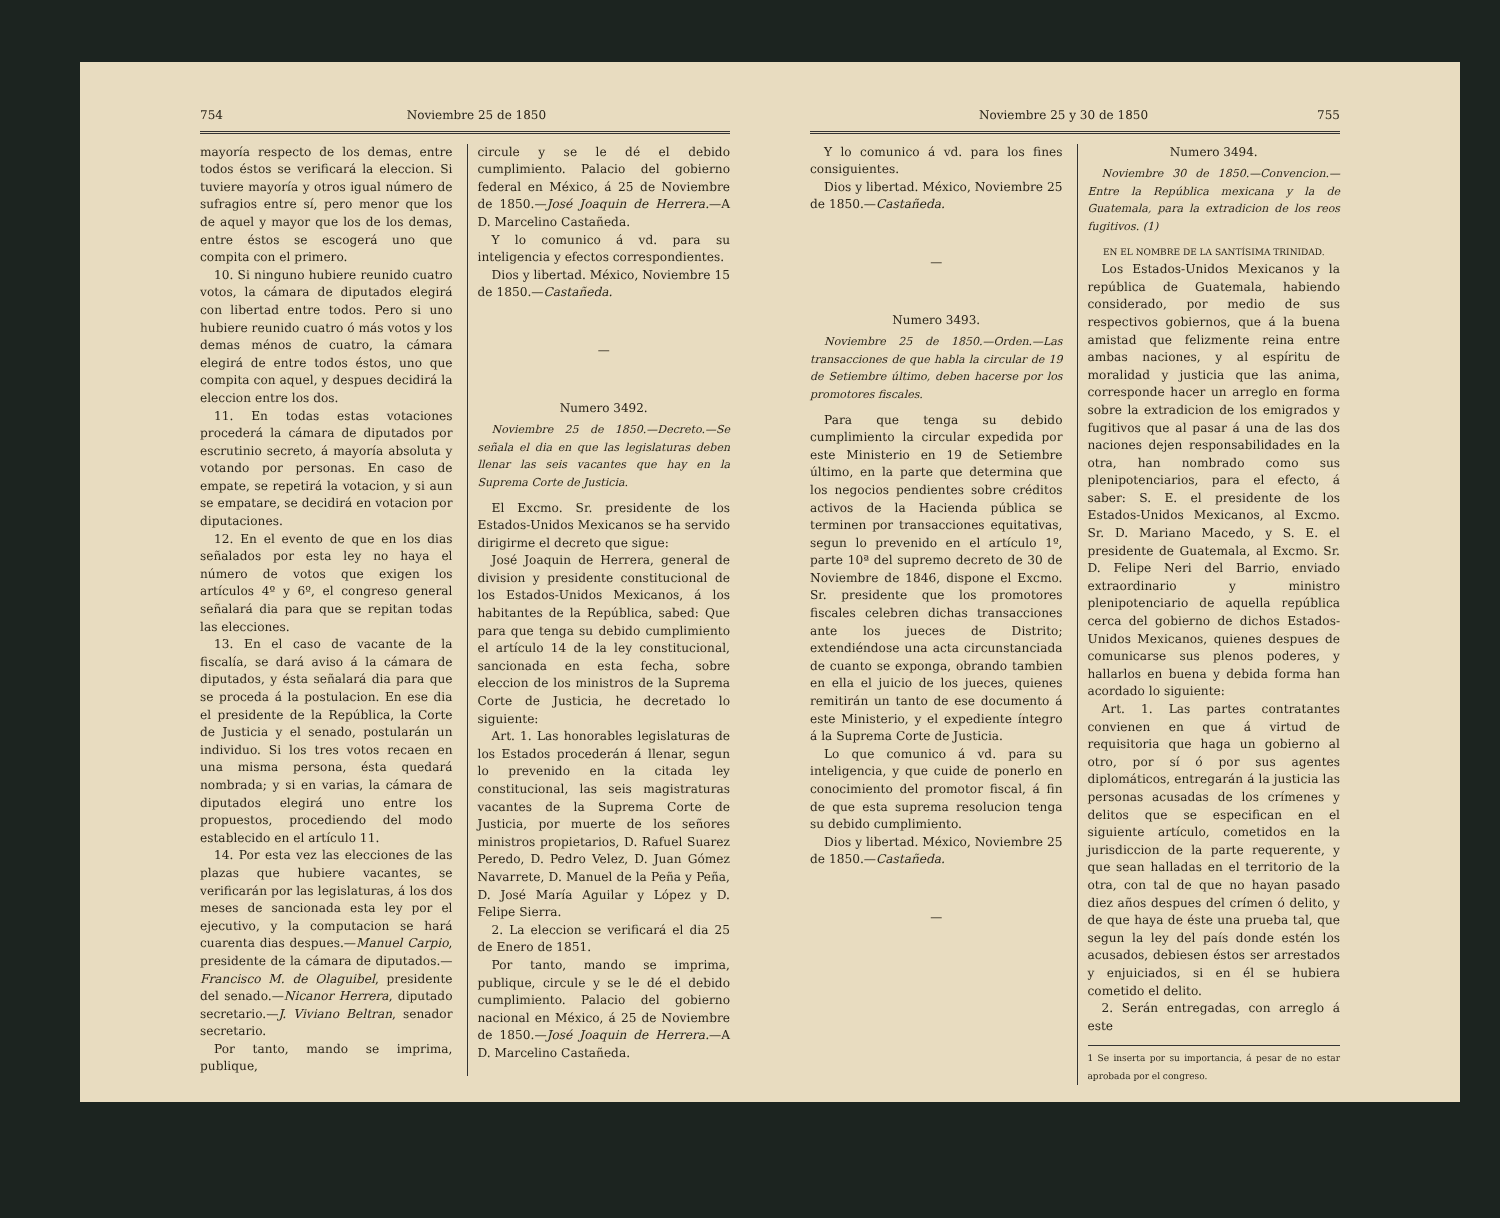754 Noviembre 25 de 1850
mayoría respecto de los demas, entre todos éstos se verificará la eleccion. Si tuviere mayoría y otros igual número de sufragios entre sí, pero menor que los de aquel y mayor que los de los demas, entre éstos se escogerá uno que compita con el primero.
10. Si ninguno hubiere reunido cuatro votos, la cámara de diputados elegirá con libertad entre todos. Pero si uno hubiere reunido cuatro ó más votos y los demas ménos de cuatro, la cámara elegirá de entre todos éstos, uno que compita con aquel, y despues decidirá la eleccion entre los dos.
11. En todas estas votaciones procederá la cámara de diputados por escrutinio secreto, á mayoría absoluta y votando por personas. En caso de empate, se repetirá la votacion, y si aun se empatare, se decidirá en votacion por diputaciones.
12. En el evento de que en los dias señalados por esta ley no haya el número de votos que exigen los artículos 4º y 6º, el congreso general señalará dia para que se repitan todas las elecciones.
13. En el caso de vacante de la fiscalía, se dará aviso á la cámara de diputados, y ésta señalará dia para que se proceda á la postulacion. En ese dia el presidente de la República, la Corte de Justicia y el senado, postularán un individuo. Si los tres votos recaen en una misma persona, ésta quedará nombrada; y si en varias, la cámara de diputados elegirá uno entre los propuestos, procediendo del modo establecido en el artículo 11.
14. Por esta vez las elecciones de las plazas que hubiere vacantes, se verificarán por las legislaturas, á los dos meses de sancionada esta ley por el ejecutivo, y la computacion se hará cuarenta dias despues.—Manuel Carpio, presidente de la cámara de diputados.—Francisco M. de Olaguibel, presidente del senado.—Nicanor Herrera, diputado secretario.—J. Viviano Beltran, senador secretario.
Por tanto, mando se imprima, publique,
circule y se le dé el debido cumplimiento. Palacio del gobierno federal en México, á 25 de Noviembre de 1850.—José Joaquin de Herrera.—A D. Marcelino Castañeda.
Y lo comunico á vd. para su inteligencia y efectos correspondientes.
Dios y libertad. México, Noviembre 15 de 1850.—Castañeda.
—
Numero 3492.
Noviembre 25 de 1850.—Decreto.—Se señala el dia en que las legislaturas deben llenar las seis vacantes que hay en la Suprema Corte de Justicia.
El Excmo. Sr. presidente de los Estados-Unidos Mexicanos se ha servido dirigirme el decreto que sigue:
José Joaquin de Herrera, general de division y presidente constitucional de los Estados-Unidos Mexicanos, á los habitantes de la República, sabed: Que para que tenga su debido cumplimiento el artículo 14 de la ley constitucional, sancionada en esta fecha, sobre eleccion de los ministros de la Suprema Corte de Justicia, he decretado lo siguiente:
Art. 1. Las honorables legislaturas de los Estados procederán á llenar, segun lo prevenido en la citada ley constitucional, las seis magistraturas vacantes de la Suprema Corte de Justicia, por muerte de los señores ministros propietarios, D. Rafuel Suarez Peredo, D. Pedro Velez, D. Juan Gómez Navarrete, D. Manuel de la Peña y Peña, D. José María Aguilar y López y D. Felipe Sierra.
2. La eleccion se verificará el dia 25 de Enero de 1851.
Por tanto, mando se imprima, publique, circule y se le dé el debido cumplimiento. Palacio del gobierno nacional en México, á 25 de Noviembre de 1850.—José Joaquin de Herrera.—A D. Marcelino Castañeda.
Noviembre 25 y 30 de 1850 755
Y lo comunico á vd. para los fines consiguientes.
Dios y libertad. México, Noviembre 25 de 1850.—Castañeda.
—
Numero 3493.
Noviembre 25 de 1850.—Orden.—Las transacciones de que habla la circular de 19 de Setiembre último, deben hacerse por los promotores fiscales.
Para que tenga su debido cumplimiento la circular expedida por este Ministerio en 19 de Setiembre último, en la parte que determina que los negocios pendientes sobre créditos activos de la Hacienda pública se terminen por transacciones equitativas, segun lo prevenido en el artículo 1º, parte 10ª del supremo decreto de 30 de Noviembre de 1846, dispone el Excmo. Sr. presidente que los promotores fiscales celebren dichas transacciones ante los jueces de Distrito; extendiéndose una acta circunstanciada de cuanto se exponga, obrando tambien en ella el juicio de los jueces, quienes remitirán un tanto de ese documento á este Ministerio, y el expediente íntegro á la Suprema Corte de Justicia.
Lo que comunico á vd. para su inteligencia, y que cuide de ponerlo en conocimiento del promotor fiscal, á fin de que esta suprema resolucion tenga su debido cumplimiento.
Dios y libertad. México, Noviembre 25 de 1850.—Castañeda.
—
Numero 3494.
Noviembre 30 de 1850.—Convencion.—Entre la República mexicana y la de Guatemala, para la extradicion de los reos fugitivos. (1)
EN EL NOMBRE DE LA SANTÍSIMA TRINIDAD.
Los Estados-Unidos Mexicanos y la república de Guatemala, habiendo considerado, por medio de sus respectivos gobiernos, que á la buena amistad que felizmente reina entre ambas naciones, y al espíritu de moralidad y justicia que las anima, corresponde hacer un arreglo en forma sobre la extradicion de los emigrados y fugitivos que al pasar á una de las dos naciones dejen responsabilidades en la otra, han nombrado como sus plenipotenciarios, para el efecto, á saber: S. E. el presidente de los Estados-Unidos Mexicanos, al Excmo. Sr. D. Mariano Macedo, y S. E. el presidente de Guatemala, al Excmo. Sr. D. Felipe Neri del Barrio, enviado extraordinario y ministro plenipotenciario de aquella república cerca del gobierno de dichos Estados-Unidos Mexicanos, quienes despues de comunicarse sus plenos poderes, y hallarlos en buena y debida forma han acordado lo siguiente:
Art. 1. Las partes contratantes convienen en que á virtud de requisitoria que haga un gobierno al otro, por sí ó por sus agentes diplomáticos, entregarán á la justicia las personas acusadas de los crímenes y delitos que se especifican en el siguiente artículo, cometidos en la jurisdiccion de la parte requerente, y que sean halladas en el territorio de la otra, con tal de que no hayan pasado diez años despues del crímen ó delito, y de que haya de éste una prueba tal, que segun la ley del país donde estén los acusados, debiesen éstos ser arrestados y enjuiciados, si en él se hubiera cometido el delito.
2. Serán entregadas, con arreglo á este
1 Se inserta por su importancia, á pesar de no estar aprobada por el congreso.